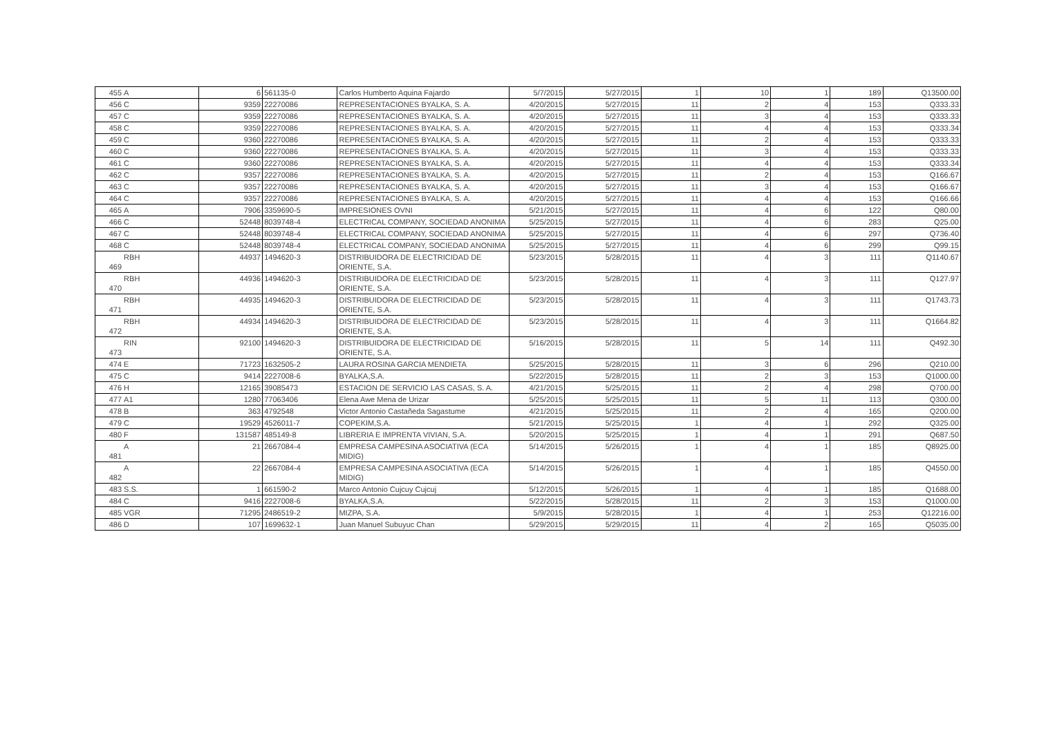| 455 | A | 6 | 561135-0 | Carlos Humberto Aquina Fajardo | 5/7/2015 | 5/27/2015 | 1 | 10 | 1 | 189 | Q13500.00 |
| 456 | C | 9359 | 22270086 | REPRESENTACIONES BYALKA, S. A. | 4/20/2015 | 5/27/2015 | 11 | 2 | 4 | 153 | Q333.33 |
| 457 | C | 9359 | 22270086 | REPRESENTACIONES BYALKA, S. A. | 4/20/2015 | 5/27/2015 | 11 | 3 | 4 | 153 | Q333.33 |
| 458 | C | 9359 | 22270086 | REPRESENTACIONES BYALKA, S. A. | 4/20/2015 | 5/27/2015 | 11 | 4 | 4 | 153 | Q333.34 |
| 459 | C | 9360 | 22270086 | REPRESENTACIONES BYALKA, S. A. | 4/20/2015 | 5/27/2015 | 11 | 2 | 4 | 153 | Q333.33 |
| 460 | C | 9360 | 22270086 | REPRESENTACIONES BYALKA, S. A. | 4/20/2015 | 5/27/2015 | 11 | 3 | 4 | 153 | Q333.33 |
| 461 | C | 9360 | 22270086 | REPRESENTACIONES BYALKA, S. A. | 4/20/2015 | 5/27/2015 | 11 | 4 | 4 | 153 | Q333.34 |
| 462 | C | 9357 | 22270086 | REPRESENTACIONES BYALKA, S. A. | 4/20/2015 | 5/27/2015 | 11 | 2 | 4 | 153 | Q166.67 |
| 463 | C | 9357 | 22270086 | REPRESENTACIONES BYALKA, S. A. | 4/20/2015 | 5/27/2015 | 11 | 3 | 4 | 153 | Q166.67 |
| 464 | C | 9357 | 22270086 | REPRESENTACIONES BYALKA, S. A. | 4/20/2015 | 5/27/2015 | 11 | 4 | 4 | 153 | Q166.66 |
| 465 | A | 7906 | 3359690-5 | IMPRESIONES OVNI | 5/21/2015 | 5/27/2015 | 11 | 4 | 6 | 122 | Q80.00 |
| 466 | C | 52448 | 8039748-4 | ELECTRICAL COMPANY, SOCIEDAD ANONIMA | 5/25/2015 | 5/27/2015 | 11 | 4 | 6 | 283 | Q25.00 |
| 467 | C | 52448 | 8039748-4 | ELECTRICAL COMPANY, SOCIEDAD ANONIMA | 5/25/2015 | 5/27/2015 | 11 | 4 | 6 | 297 | Q736.40 |
| 468 | C | 52448 | 8039748-4 | ELECTRICAL COMPANY, SOCIEDAD ANONIMA | 5/25/2015 | 5/27/2015 | 11 | 4 | 6 | 299 | Q99.15 |
| 469 | RBH | 44937 | 1494620-3 | DISTRIBUIDORA DE ELECTRICIDAD DE ORIENTE, S.A. | 5/23/2015 | 5/28/2015 | 11 | 4 | 3 | 111 | Q1140.67 |
| 470 | RBH | 44936 | 1494620-3 | DISTRIBUIDORA DE ELECTRICIDAD DE ORIENTE, S.A. | 5/23/2015 | 5/28/2015 | 11 | 4 | 3 | 111 | Q127.97 |
| 471 | RBH | 44935 | 1494620-3 | DISTRIBUIDORA DE ELECTRICIDAD DE ORIENTE, S.A. | 5/23/2015 | 5/28/2015 | 11 | 4 | 3 | 111 | Q1743.73 |
| 472 | RBH | 44934 | 1494620-3 | DISTRIBUIDORA DE ELECTRICIDAD DE ORIENTE, S.A. | 5/23/2015 | 5/28/2015 | 11 | 4 | 3 | 111 | Q1664.82 |
| 473 | RIN | 92100 | 1494620-3 | DISTRIBUIDORA DE ELECTRICIDAD DE ORIENTE, S.A. | 5/16/2015 | 5/28/2015 | 11 | 5 | 14 | 111 | Q492.30 |
| 474 | E | 71723 | 1632505-2 | LAURA ROSINA GARCIA MENDIETA | 5/25/2015 | 5/28/2015 | 11 | 3 | 6 | 296 | Q210.00 |
| 475 | C | 9414 | 2227008-6 | BYALKA,S.A. | 5/22/2015 | 5/28/2015 | 11 | 2 | 3 | 153 | Q1000.00 |
| 476 | H | 12165 | 39085473 | ESTACION DE SERVICIO LAS CASAS, S. A. | 4/21/2015 | 5/25/2015 | 11 | 2 | 4 | 298 | Q700.00 |
| 477 | A1 | 1280 | 77063406 | Elena Awe Mena de Urizar | 5/25/2015 | 5/25/2015 | 11 | 5 | 11 | 113 | Q300.00 |
| 478 | B | 363 | 4792548 | Victor Antonio Castañeda Sagastume | 4/21/2015 | 5/25/2015 | 11 | 2 | 4 | 165 | Q200.00 |
| 479 | C | 19529 | 4526011-7 | COPEKIM,S.A. | 5/21/2015 | 5/25/2015 | 1 | 4 | 1 | 292 | Q325.00 |
| 480 | F | 131587 | 485149-8 | LIBRERIA E IMPRENTA VIVIAN, S.A. | 5/20/2015 | 5/25/2015 | 1 | 4 | 1 | 291 | Q687.50 |
| 481 | A | 21 | 2667084-4 | EMPRESA CAMPESINA ASOCIATIVA (ECA MIDIG) | 5/14/2015 | 5/26/2015 | 1 | 4 | 1 | 185 | Q8925.00 |
| 482 | A | 22 | 2667084-4 | EMPRESA CAMPESINA ASOCIATIVA (ECA MIDIG) | 5/14/2015 | 5/26/2015 | 1 | 4 | 1 | 185 | Q4550.00 |
| 483 | S.S. | 1 | 661590-2 | Marco Antonio Cujcuy Cujcuj | 5/12/2015 | 5/26/2015 | 1 | 4 | 1 | 185 | Q1688.00 |
| 484 | C | 9416 | 2227008-6 | BYALKA,S.A. | 5/22/2015 | 5/28/2015 | 11 | 2 | 3 | 153 | Q1000.00 |
| 485 | VGR | 71295 | 2486519-2 | MIZPA, S.A. | 5/9/2015 | 5/28/2015 | 1 | 4 | 1 | 253 | Q12216.00 |
| 486 | D | 107 | 1699632-1 | Juan Manuel Subuyuc Chan | 5/29/2015 | 5/29/2015 | 11 | 4 | 2 | 165 | Q5035.00 |